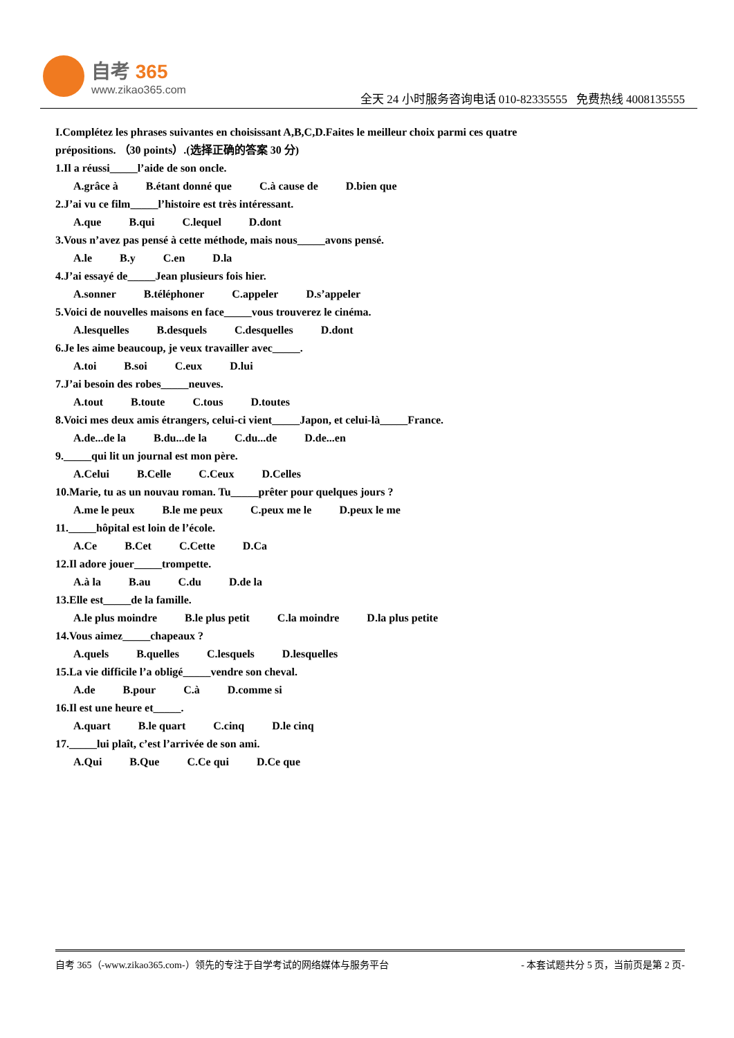自考 365
www.zikao365.com
全天 24 小时服务咨询电话 010-82335555 免费热线 4008135555
I.Complétez les phrases suivantes en choisissant A,B,C,D.Faites le meilleur choix parmi ces quatre prépositions. （30 points）.(选择正确的答案 30 分)
1.Il a réussi_____l’aide de son oncle.
A.grâce à B.étant donné que C.à cause de D.bien que
2.J’ai vu ce film_____l’histoire est très intéressant.
A.que B.qui C.lequel D.dont
3.Vous n’avez pas pensé à cette méthode, mais nous_____avons pensé.
A.le B.y C.en D.la
4.J’ai essayé de_____Jean plusieurs fois hier.
A.sonner B.téléphoner C.appeler D.s’appeler
5.Voici de nouvelles maisons en face_____vous trouverez le cinéma.
A.lesquelles B.desquels C.desquelles D.dont
6.Je les aime beaucoup, je veux travailler avec_____.
A.toi B.soi C.eux D.lui
7.J’ai besoin des robes_____neuves.
A.tout B.toute C.tous D.toutes
8.Voici mes deux amis étrangers, celui-ci vient_____Japon, et celui-là_____France.
A.de...de la B.du...de la C.du...de D.de...en
9._____qui lit un journal est mon père.
A.Celui B.Celle C.Ceux D.Celles
10.Marie, tu as un nouvau roman. Tu_____prêter pour quelques jours ?
A.me le peux B.le me peux C.peux me le D.peux le me
11._____hôpital est loin de l’école.
A.Ce B.Cet C.Cette D.Ca
12.Il adore jouer_____trompette.
A.à la B.au C.du D.de la
13.Elle est_____de la famille.
A.le plus moindre B.le plus petit C.la moindre D.la plus petite
14.Vous aimez_____chapeaux ?
A.quels B.quelles C.lesquels D.lesquelles
15.La vie difficile l’a obligé_____vendre son cheval.
A.de B.pour C.à D.comme si
16.Il est une heure et_____.
A.quart B.le quart C.cinq D.le cinq
17._____lui plaît, c’est l’arrivée de son ami.
A.Qui B.Que C.Ce qui D.Ce que
自考 365（-www.zikao365.com-）领先的专注于自学考试的网络媒体与服务平台 - 本套试题共分 5 页，当前页是第 2 页-